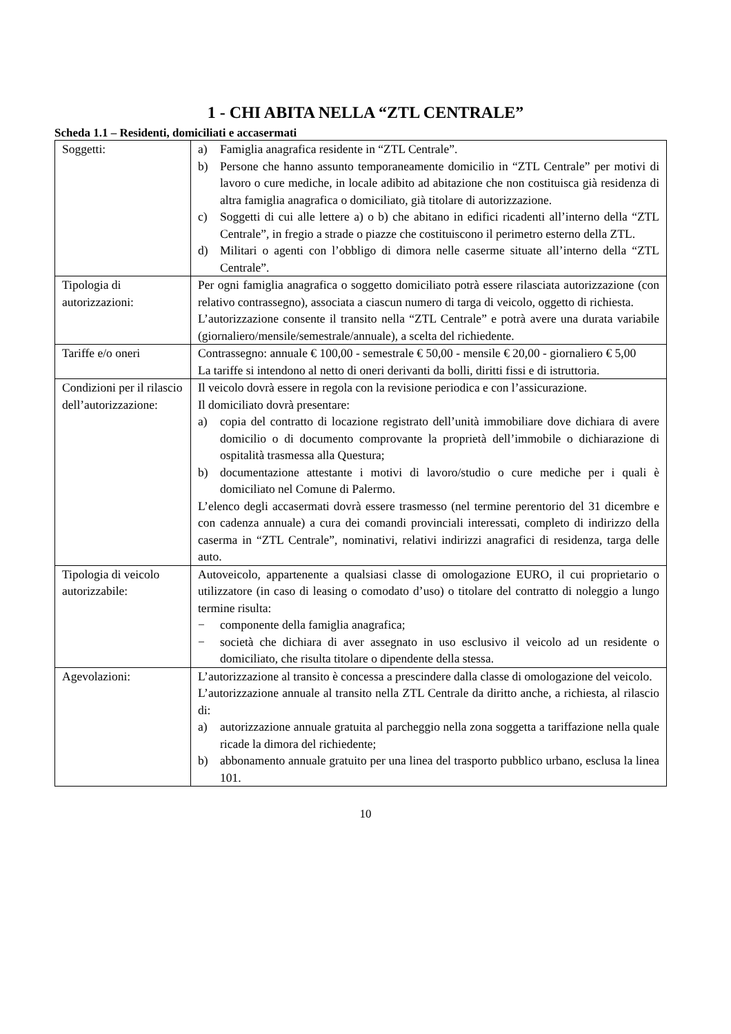1 - CHI ABITA NELLA “ZTL CENTRALE”
Scheda 1.1 – Residenti, domiciliati e accasermati
| Soggetti: | a) Famiglia anagrafica residente in “ZTL Centrale”. b) Persone che hanno assunto temporaneamente domicilio in “ZTL Centrale” per motivi di lavoro o cure mediche, in locale adibito ad abitazione che non costituisca già residenza di altra famiglia anagrafica o domiciliato, già titolare di autorizzazione. c) Soggetti di cui alle lettere a) o b) che abitano in edifici ricadenti all’interno della “ZTL Centrale”, in fregio a strade o piazze che costituiscono il perimetro esterno della ZTL. d) Militari o agenti con l’obbligo di dimora nelle caserme situate all’interno della “ZTL Centrale”. |
| Tipologia di autorizzazioni: | Per ogni famiglia anagrafica o soggetto domiciliato potrà essere rilasciata autorizzazione (con relativo contrassegno), associata a ciascun numero di targa di veicolo, oggetto di richiesta. L’autorizzazione consente il transito nella “ZTL Centrale” e potrà avere una durata variabile (giornaliero/mensile/semestrale/annuale), a scelta del richiedente. |
| Tariffe e/o oneri | Contrassegno: annuale € 100,00 - semestrale € 50,00 - mensile € 20,00 - giornaliero € 5,00 La tariffe si intendono al netto di oneri derivanti da bolli, diritti fissi e di istruttoria. |
| Condizioni per il rilascio dell’autorizzazione: | Il veicolo dovrà essere in regola con la revisione periodica e con l’assicurazione. Il domiciliato dovrà presentare: a) copia del contratto di locazione registrato dell’unità immobiliare dove dichiara di avere domicilio o di documento comprovante la proprietà dell’immobile o dichiarazione di ospitalità trasmessa alla Questura; b) documentazione attestante i motivi di lavoro/studio o cure mediche per i quali è domiciliato nel Comune di Palermo. L’elenco degli accasermati dovrà essere trasmesso (nel termine perentorio del 31 dicembre e con cadenza annuale) a cura dei comandi provinciali interessati, completo di indirizzo della caserma in “ZTL Centrale”, nominativi, relativi indirizzi anagrafici di residenza, targa delle auto. |
| Tipologia di veicolo autorizzabile: | Autoveicolo, appartenente a qualsiasi classe di omologazione EURO, il cui proprietario o utilizzatore (in caso di leasing o comodato d’uso) o titolare del contratto di noleggio a lungo termine risulta: − componente della famiglia anagrafica; − società che dichiara di aver assegnato in uso esclusivo il veicolo ad un residente o domiciliato, che risulta titolare o dipendente della stessa. |
| Agevolazioni: | L’autorizzazione al transito è concessa a prescindere dalla classe di omologazione del veicolo. L’autorizzazione annuale al transito nella ZTL Centrale da diritto anche, a richiesta, al rilascio di: a) autorizzazione annuale gratuita al parcheggio nella zona soggetta a tariffazione nella quale ricade la dimora del richiedente; b) abbonamento annuale gratuito per una linea del trasporto pubblico urbano, esclusa la linea 101. |
10